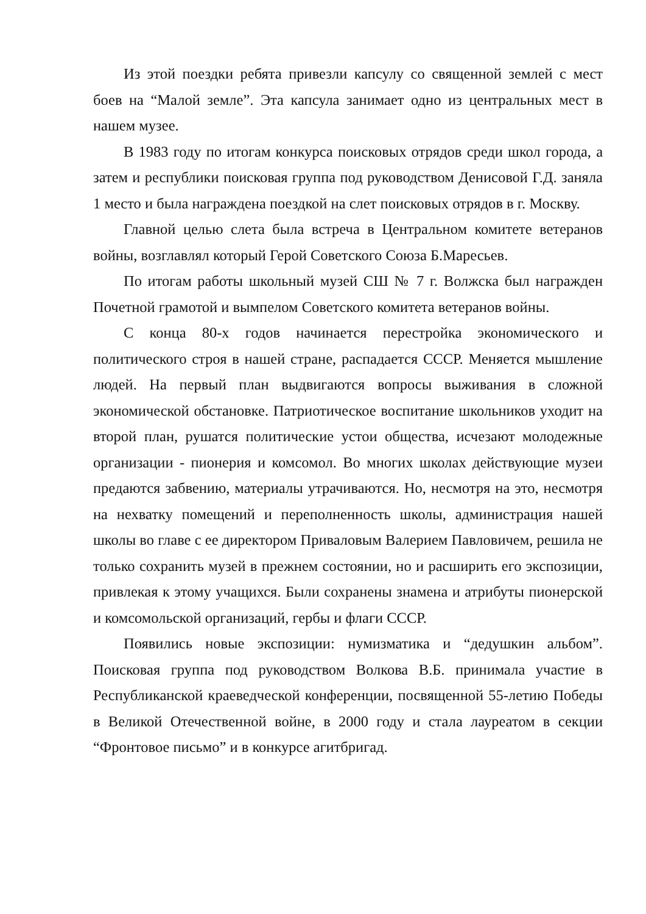Из этой поездки ребята привезли капсулу со священной землей с мест боев на “Малой земле”. Эта капсула занимает одно из центральных мест в нашем музее.
В 1983 году по итогам конкурса поисковых отрядов среди школ города, а затем и республики поисковая группа под руководством Денисовой Г.Д. заняла 1 место и была награждена поездкой на слет поисковых отрядов в г. Москву.
Главной целью слета была встреча в Центральном комитете ветеранов войны, возглавлял который Герой Советского Союза Б.Маресьев.
По итогам работы школьный музей СШ № 7 г. Волжска был награжден Почетной грамотой и вымпелом Советского комитета ветеранов войны.
С конца 80-х годов начинается перестройка экономического и политического строя в нашей стране, распадается СССР. Меняется мышление людей. На первый план выдвигаются вопросы выживания в сложной экономической обстановке. Патриотическое воспитание школьников уходит на второй план, рушатся политические устои общества, исчезают молодежные организации - пионерия и комсомол. Во многих школах действующие музеи предаются забвению, материалы утрачиваются. Но, несмотря на это, несмотря на нехватку помещений и переполненность школы, администрация нашей школы во главе с ее директором Приваловым Валерием Павловичем, решила не только сохранить музей в прежнем состоянии, но и расширить его экспозиции, привлекая к этому учащихся. Были сохранены знамена и атрибуты пионерской и комсомольской организаций, гербы и флаги СССР.
Появились новые экспозиции: нумизматика и “дедушкин альбом”. Поисковая группа под руководством Волкова В.Б. принимала участие в Республиканской краеведческой конференции, посвященной 55-летию Победы в Великой Отечественной войне, в 2000 году и стала лауреатом в секции “Фронтовое письмо” и в конкурсе агитбригад.